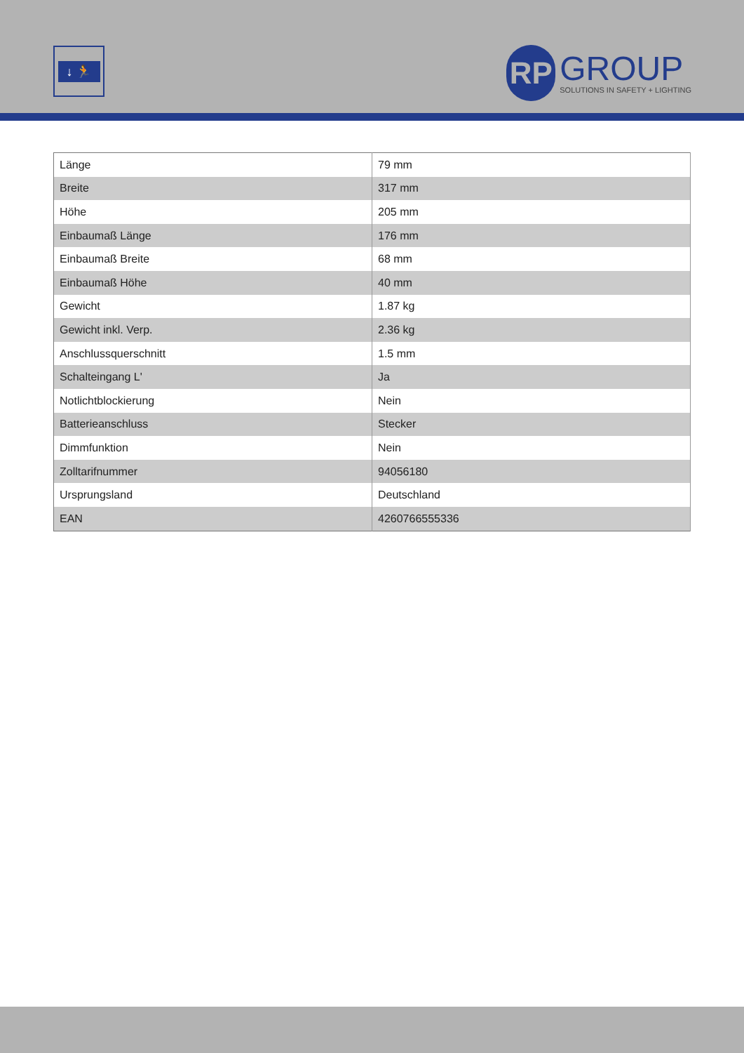↓ 🏃
RP
GROUP
SOLUTIONS IN SAFETY + LIGHTING
| Länge | 79 mm |
| Breite | 317 mm |
| Höhe | 205 mm |
| Einbaumaß Länge | 176 mm |
| Einbaumaß Breite | 68 mm |
| Einbaumaß Höhe | 40 mm |
| Gewicht | 1.87 kg |
| Gewicht inkl. Verp. | 2.36 kg |
| Anschlussquerschnitt | 1.5 mm |
| Schalteingang L' | Ja |
| Notlichtblockierung | Nein |
| Batterieanschluss | Stecker |
| Dimmfunktion | Nein |
| Zolltarifnummer | 94056180 |
| Ursprungsland | Deutschland |
| EAN | 4260766555336 |